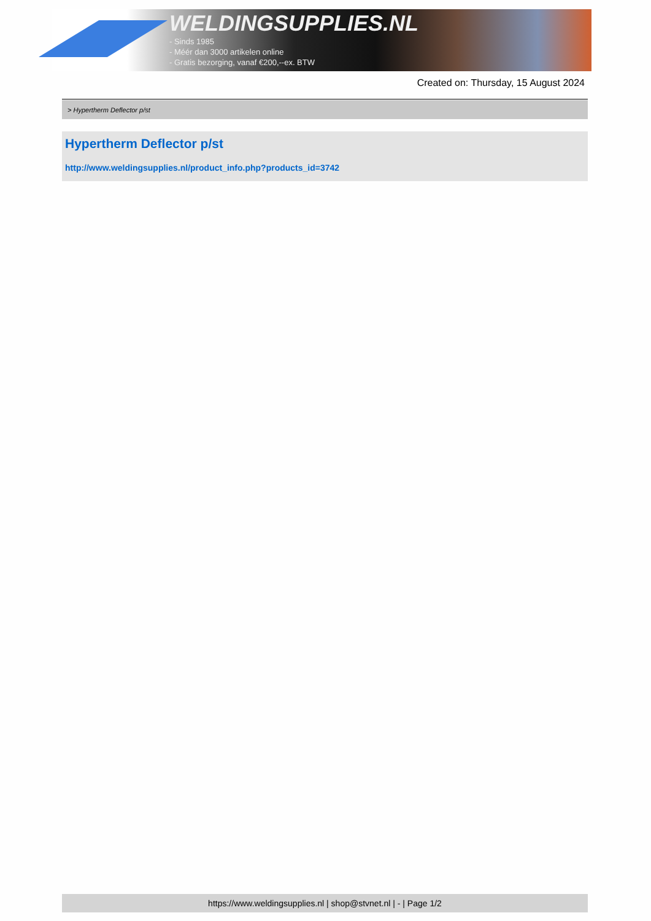WELDINGSUPPLIES.NL
- Sinds 1985
- Méér dan 3000 artikelen online
- Gratis bezorging, vanaf €200,--ex. BTW
Created on: Thursday, 15 August 2024
> Hypertherm Deflector p/st
Hypertherm Deflector p/st
http://www.weldingsupplies.nl/product_info.php?products_id=3742
https://www.weldingsupplies.nl | shop@stvnet.nl | - | Page 1/2